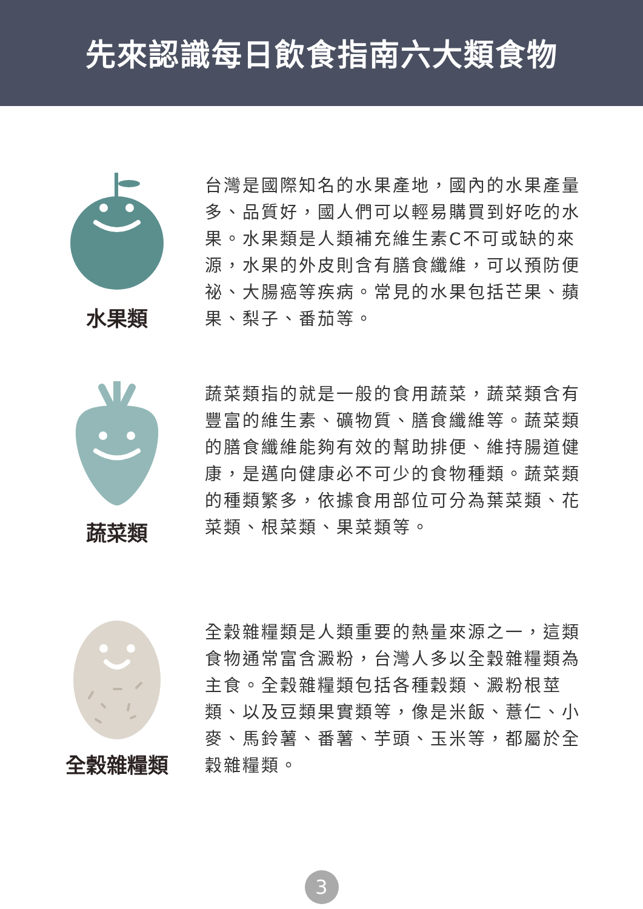先來認識每日飲食指南六大類食物
水果類
台灣是國際知名的水果產地，國內的水果產量多、品質好，國人們可以輕易購買到好吃的水果。水果類是人類補充維生素C不可或缺的來源，水果的外皮則含有膳食纖維，可以預防便祕、大腸癌等疾病。常見的水果包括芒果、蘋果、梨子、番茄等。
蔬菜類
蔬菜類指的就是一般的食用蔬菜，蔬菜類含有豐富的維生素、礦物質、膳食纖維等。蔬菜類的膳食纖維能夠有效的幫助排便、維持腸道健康，是邁向健康必不可少的食物種類。蔬菜類的種類繁多，依據食用部位可分為葉菜類、花菜類、根菜類、果菜類等。
全穀雜糧類
全穀雜糧類是人類重要的熱量來源之一，這類食物通常富含澱粉，台灣人多以全穀雜糧類為主食。全穀雜糧類包括各種穀類、澱粉根莖類、以及豆類果實類等，像是米飯、薏仁、小麥、馬鈴薯、番薯、芋頭、玉米等，都屬於全穀雜糧類。
3